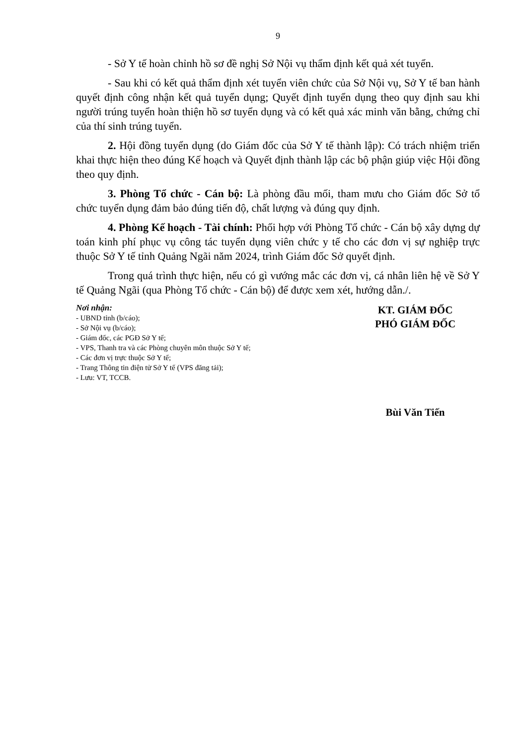9
- Sở Y tế hoàn chỉnh hồ sơ đề nghị Sở Nội vụ thẩm định kết quả xét tuyển.
- Sau khi có kết quả thẩm định xét tuyển viên chức của Sở Nội vụ, Sở Y tế ban hành quyết định công nhận kết quả tuyển dụng; Quyết định tuyển dụng theo quy định sau khi người trúng tuyển hoàn thiện hồ sơ tuyển dụng và có kết quả xác minh văn bằng, chứng chỉ của thí sinh trúng tuyển.
2. Hội đồng tuyển dụng (do Giám đốc của Sở Y tế thành lập): Có trách nhiệm triển khai thực hiện theo đúng Kế hoạch và Quyết định thành lập các bộ phận giúp việc Hội đồng theo quy định.
3. Phòng Tổ chức - Cán bộ: Là phòng đầu mối, tham mưu cho Giám đốc Sở tổ chức tuyển dụng đảm bảo đúng tiến độ, chất lượng và đúng quy định.
4. Phòng Kế hoạch - Tài chính: Phối hợp với Phòng Tổ chức - Cán bộ xây dựng dự toán kinh phí phục vụ công tác tuyển dụng viên chức y tế cho các đơn vị sự nghiệp trực thuộc Sở Y tế tỉnh Quảng Ngãi năm 2024, trình Giám đốc Sở quyết định.
Trong quá trình thực hiện, nếu có gì vướng mắc các đơn vị, cá nhân liên hệ về Sở Y tế Quảng Ngãi (qua Phòng Tổ chức - Cán bộ) để được xem xét, hướng dẫn./.
Nơi nhận:
- UBND tỉnh (b/cáo);
- Sở Nội vụ (b/cáo);
- Giám đốc, các PGĐ Sở Y tế;
- VPS, Thanh tra và các Phòng chuyên môn thuộc Sở Y tế;
- Các đơn vị trực thuộc Sở Y tế;
- Trang Thông tin điện tử Sở Y tế (VPS đăng tải);
- Lưu: VT, TCCB.
KT. GIÁM ĐỐC
PHÓ GIÁM ĐỐC
Bùi Văn Tiến